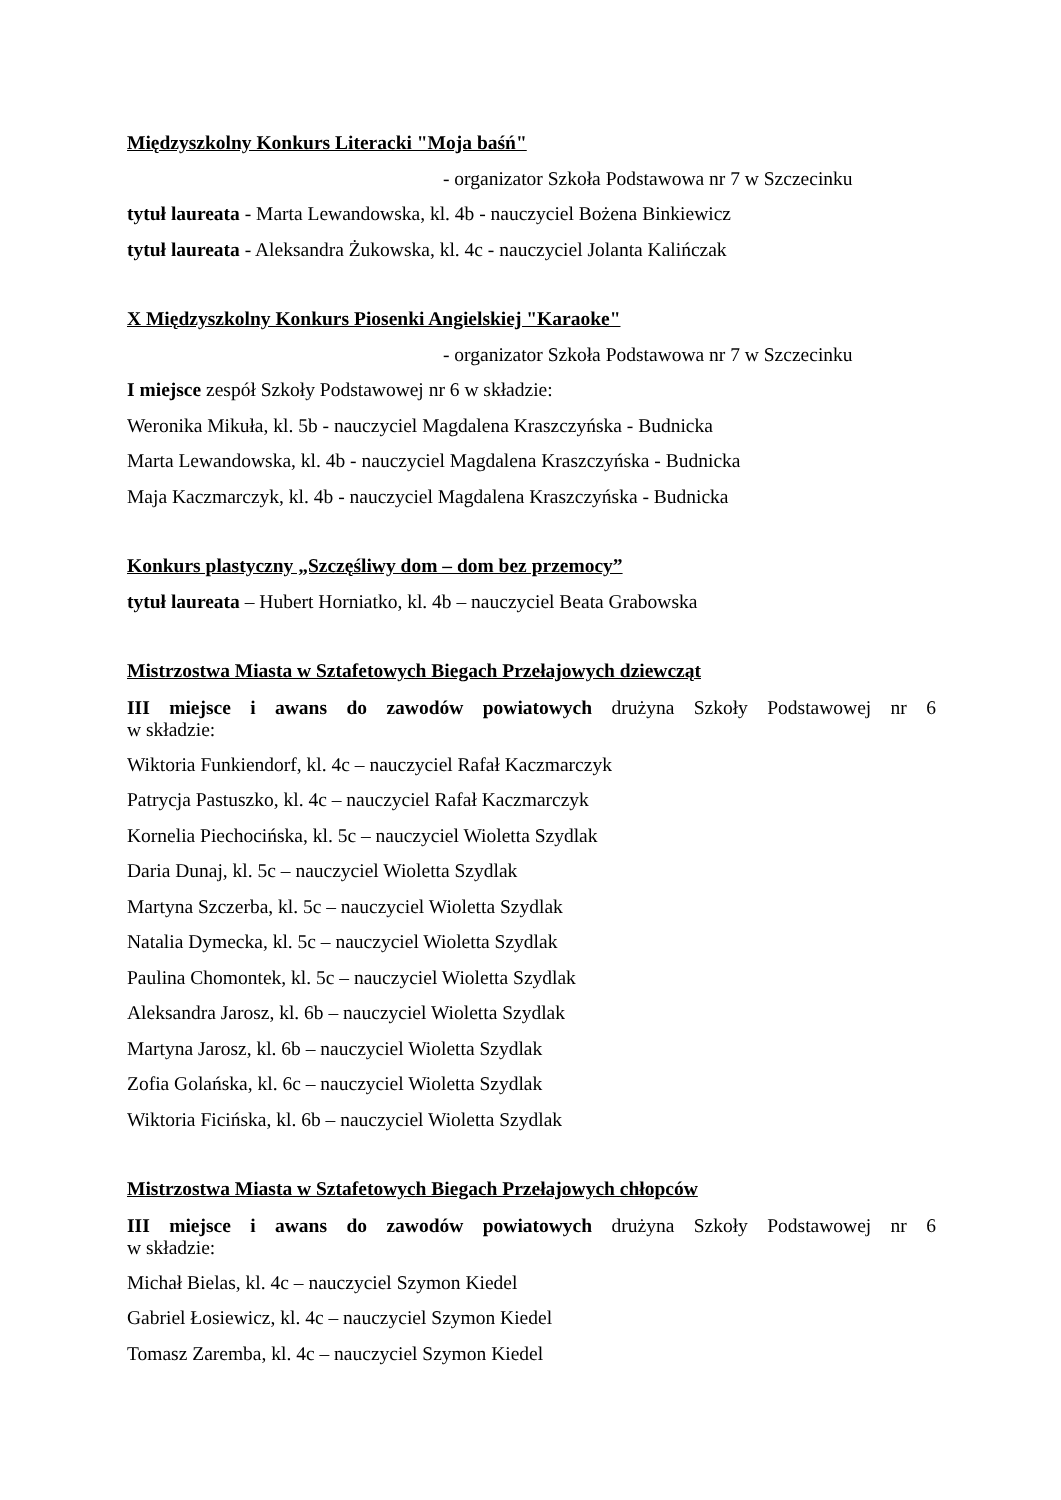Międzyszkolny Konkurs Literacki "Moja baśń"
- organizator Szkoła Podstawowa nr 7 w Szczecinku
tytuł laureata - Marta Lewandowska, kl. 4b - nauczyciel Bożena Binkiewicz
tytuł laureata - Aleksandra Żukowska, kl. 4c - nauczyciel Jolanta Kalińczak
X Międzyszkolny Konkurs Piosenki Angielskiej "Karaoke"
- organizator Szkoła Podstawowa nr 7 w Szczecinku
I miejsce zespół Szkoły Podstawowej nr 6 w składzie:
Weronika Mikuła, kl. 5b - nauczyciel Magdalena Kraszczyńska - Budnicka
Marta Lewandowska, kl. 4b - nauczyciel Magdalena Kraszczyńska - Budnicka
Maja Kaczmarczyk, kl. 4b - nauczyciel Magdalena Kraszczyńska - Budnicka
Konkurs plastyczny „Szczęśliwy dom – dom bez przemocy”
tytuł laureata – Hubert Horniatko, kl. 4b – nauczyciel Beata Grabowska
Mistrzostwa Miasta w Sztafetowych Biegach Przełajowych dziewcząt
III miejsce i awans do zawodów powiatowych drużyna Szkoły Podstawowej nr 6
w składzie:
Wiktoria Funkiendorf, kl. 4c – nauczyciel Rafał Kaczmarczyk
Patrycja Pastuszko, kl. 4c – nauczyciel Rafał Kaczmarczyk
Kornelia Piechocińska, kl. 5c – nauczyciel Wioletta Szydlak
Daria Dunaj, kl. 5c – nauczyciel Wioletta Szydlak
Martyna Szczerba, kl. 5c – nauczyciel Wioletta Szydlak
Natalia Dymecka, kl. 5c – nauczyciel Wioletta Szydlak
Paulina Chomontek, kl. 5c – nauczyciel Wioletta Szydlak
Aleksandra Jarosz, kl. 6b – nauczyciel Wioletta Szydlak
Martyna Jarosz, kl. 6b – nauczyciel Wioletta Szydlak
Zofia Golańska, kl. 6c – nauczyciel Wioletta Szydlak
Wiktoria Ficińska, kl. 6b – nauczyciel Wioletta Szydlak
Mistrzostwa Miasta w Sztafetowych Biegach Przełajowych chłopców
III miejsce i awans do zawodów powiatowych drużyna Szkoły Podstawowej nr 6
w składzie:
Michał Bielas, kl. 4c – nauczyciel Szymon Kiedel
Gabriel Łosiewicz, kl. 4c – nauczyciel Szymon Kiedel
Tomasz Zaremba, kl. 4c – nauczyciel Szymon Kiedel